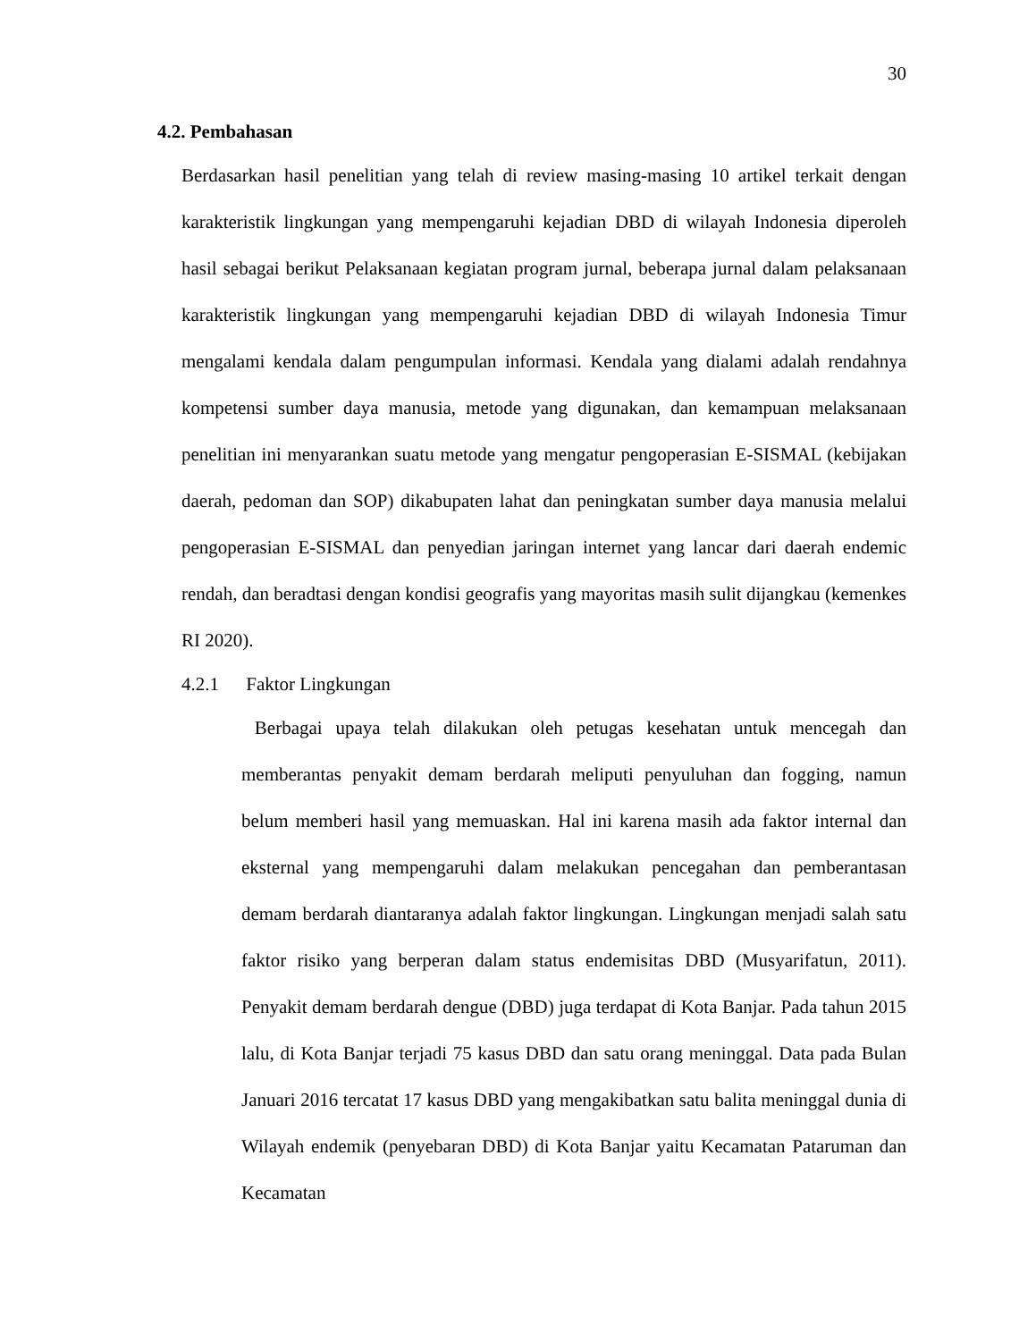30
4.2. Pembahasan
Berdasarkan hasil penelitian yang telah di review masing-masing 10 artikel terkait dengan karakteristik lingkungan yang mempengaruhi kejadian DBD di wilayah Indonesia diperoleh hasil sebagai berikut Pelaksanaan kegiatan program jurnal, beberapa jurnal dalam pelaksanaan karakteristik lingkungan yang mempengaruhi kejadian DBD di wilayah Indonesia Timur mengalami kendala dalam pengumpulan informasi. Kendala yang dialami adalah rendahnya kompetensi sumber daya manusia, metode yang digunakan, dan kemampuan melaksanaan penelitian ini menyarankan suatu metode yang mengatur pengoperasian E-SISMAL (kebijakan daerah, pedoman dan SOP) dikabupaten lahat dan peningkatan sumber daya manusia melalui pengoperasian E-SISMAL dan penyedian jaringan internet yang lancar dari daerah endemic rendah, dan beradtasi dengan kondisi geografis yang mayoritas masih sulit dijangkau (kemenkes RI 2020).
4.2.1 Faktor Lingkungan
Berbagai upaya telah dilakukan oleh petugas kesehatan untuk mencegah dan memberantas penyakit demam berdarah meliputi penyuluhan dan fogging, namun belum memberi hasil yang memuaskan. Hal ini karena masih ada faktor internal dan eksternal yang mempengaruhi dalam melakukan pencegahan dan pemberantasan demam berdarah diantaranya adalah faktor lingkungan. Lingkungan menjadi salah satu faktor risiko yang berperan dalam status endemisitas DBD (Musyarifatun, 2011). Penyakit demam berdarah dengue (DBD) juga terdapat di Kota Banjar. Pada tahun 2015 lalu, di Kota Banjar terjadi 75 kasus DBD dan satu orang meninggal. Data pada Bulan Januari 2016 tercatat 17 kasus DBD yang mengakibatkan satu balita meninggal dunia di Wilayah endemik (penyebaran DBD) di Kota Banjar yaitu Kecamatan Pataruman dan Kecamatan